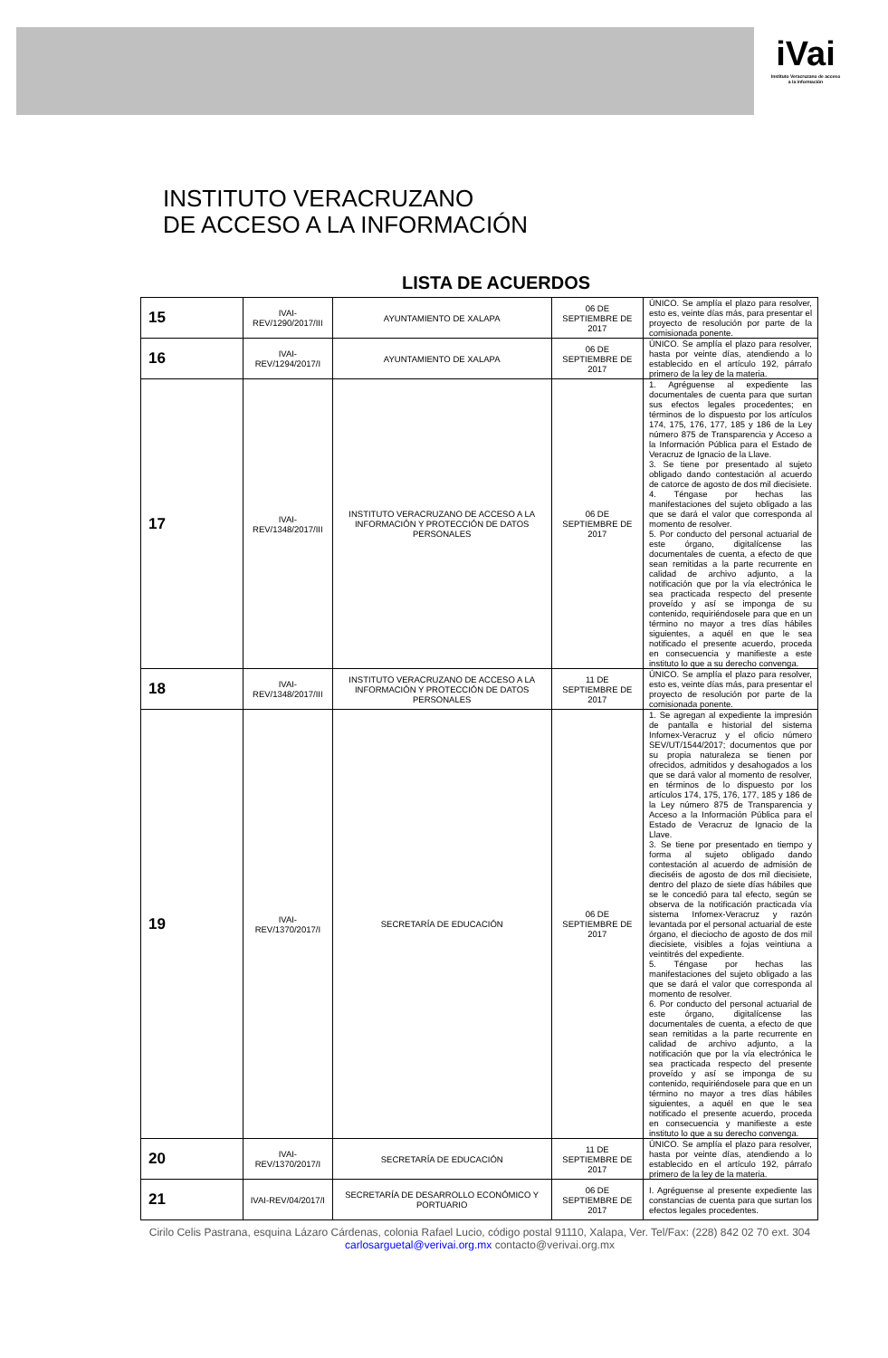iVai
Instituto Veracruzano de acceso a la información
INSTITUTO VERACRUZANO
DE ACCESO A LA INFORMACIÓN
LISTA DE ACUERDOS
| 15 | IVAI-REV/1290/2017/III | AYUNTAMIENTO DE XALAPA | 06 DE SEPTIEMBRE DE 2017 | ÚNICO. Se amplía el plazo para resolver, esto es, veinte días más, para presentar el proyecto de resolución por parte de la comisionada ponente. |
| 16 | IVAI-REV/1294/2017/I | AYUNTAMIENTO DE XALAPA | 06 DE SEPTIEMBRE DE 2017 | ÚNICO. Se amplía el plazo para resolver, hasta por veinte días, atendiendo a lo establecido en el artículo 192, párrafo primero de la ley de la materia. |
| 17 | IVAI-REV/1348/2017/III | INSTITUTO VERACRUZANO DE ACCESO A LA INFORMACIÓN Y PROTECCIÓN DE DATOS PERSONALES | 06 DE SEPTIEMBRE DE 2017 | 1. Agréguense al expediente las documentales de cuenta para que surtan sus efectos legales procedentes; en términos de lo dispuesto por los artículos 174, 175, 176, 177, 185 y 186 de la Ley número 875 de Transparencia y Acceso a la Información Pública para el Estado de Veracruz de Ignacio de la Llave. 3. Se tiene por presentado al sujeto obligado dando contestación al acuerdo de catorce de agosto de dos mil diecisiete. 4. Téngase por hechas las manifestaciones del sujeto obligado a las que se dará el valor que corresponda al momento de resolver. 5. Por conducto del personal actuarial de este órgano, digitalícense las documentales de cuenta, a efecto de que sean remitidas a la parte recurrente en calidad de archivo adjunto, a la notificación que por la vía electrónica le sea practicada respecto del presente proveído y así se imponga de su contenido, requiriéndosele para que en un término no mayor a tres días hábiles siguientes, a aquél en que le sea notificado el presente acuerdo, proceda en consecuencia y manifieste a este instituto lo que a su derecho convenga. |
| 18 | IVAI-REV/1348/2017/III | INSTITUTO VERACRUZANO DE ACCESO A LA INFORMACIÓN Y PROTECCIÓN DE DATOS PERSONALES | 11 DE SEPTIEMBRE DE 2017 | ÚNICO. Se amplía el plazo para resolver, esto es, veinte días más, para presentar el proyecto de resolución por parte de la comisionada ponente. |
| 19 | IVAI-REV/1370/2017/I | SECRETARÍA DE EDUCACIÓN | 06 DE SEPTIEMBRE DE 2017 | 1. Se agregan al expediente la impresión de pantalla e historial del sistema Infomex-Veracruz y el oficio número SEV/UT/1544/2017; documentos que por su propia naturaleza se tienen por ofrecidos, admitidos y desahogados a los que se dará valor al momento de resolver, en términos de lo dispuesto por los artículos 174, 175, 176, 177, 185 y 186 de la Ley número 875 de Transparencia y Acceso a la Información Pública para el Estado de Veracruz de Ignacio de la Llave. 3. Se tiene por presentado en tiempo y forma al sujeto obligado dando contestación al acuerdo de admisión de dieciséis de agosto de dos mil diecisiete, dentro del plazo de siete días hábiles que se le concedió para tal efecto, según se observa de la notificación practicada vía sistema Infomex-Veracruz y razón levantada por el personal actuarial de este órgano, el dieciocho de agosto de dos mil diecisiete, visibles a fojas veintiuna a veintitrés del expediente. 5. Téngase por hechas las manifestaciones del sujeto obligado a las que se dará el valor que corresponda al momento de resolver. 6. Por conducto del personal actuarial de este órgano, digitalícense las documentales de cuenta, a efecto de que sean remitidas a la parte recurrente en calidad de archivo adjunto, a la notificación que por la vía electrónica le sea practicada respecto del presente proveído y así se imponga de su contenido, requiriéndosele para que en un término no mayor a tres días hábiles siguientes, a aquél en que le sea notificado el presente acuerdo, proceda en consecuencia y manifieste a este instituto lo que a su derecho convenga. |
| 20 | IVAI-REV/1370/2017/I | SECRETARÍA DE EDUCACIÓN | 11 DE SEPTIEMBRE DE 2017 | ÚNICO. Se amplía el plazo para resolver, hasta por veinte días, atendiendo a lo establecido en el artículo 192, párrafo primero de la ley de la materia. |
| 21 | IVAI-REV/04/2017/I | SECRETARÍA DE DESARROLLO ECONÓMICO Y PORTUARIO | 06 DE SEPTIEMBRE DE 2017 | I. Agréguense al presente expediente las constancias de cuenta para que surtan los efectos legales procedentes. |
Cirilo Celis Pastrana, esquina Lázaro Cárdenas, colonia Rafael Lucio, código postal 91110, Xalapa, Ver. Tel/Fax: (228) 842 02 70 ext. 304 carlosarguetal@verivai.org.mx contacto@verivai.org.mx